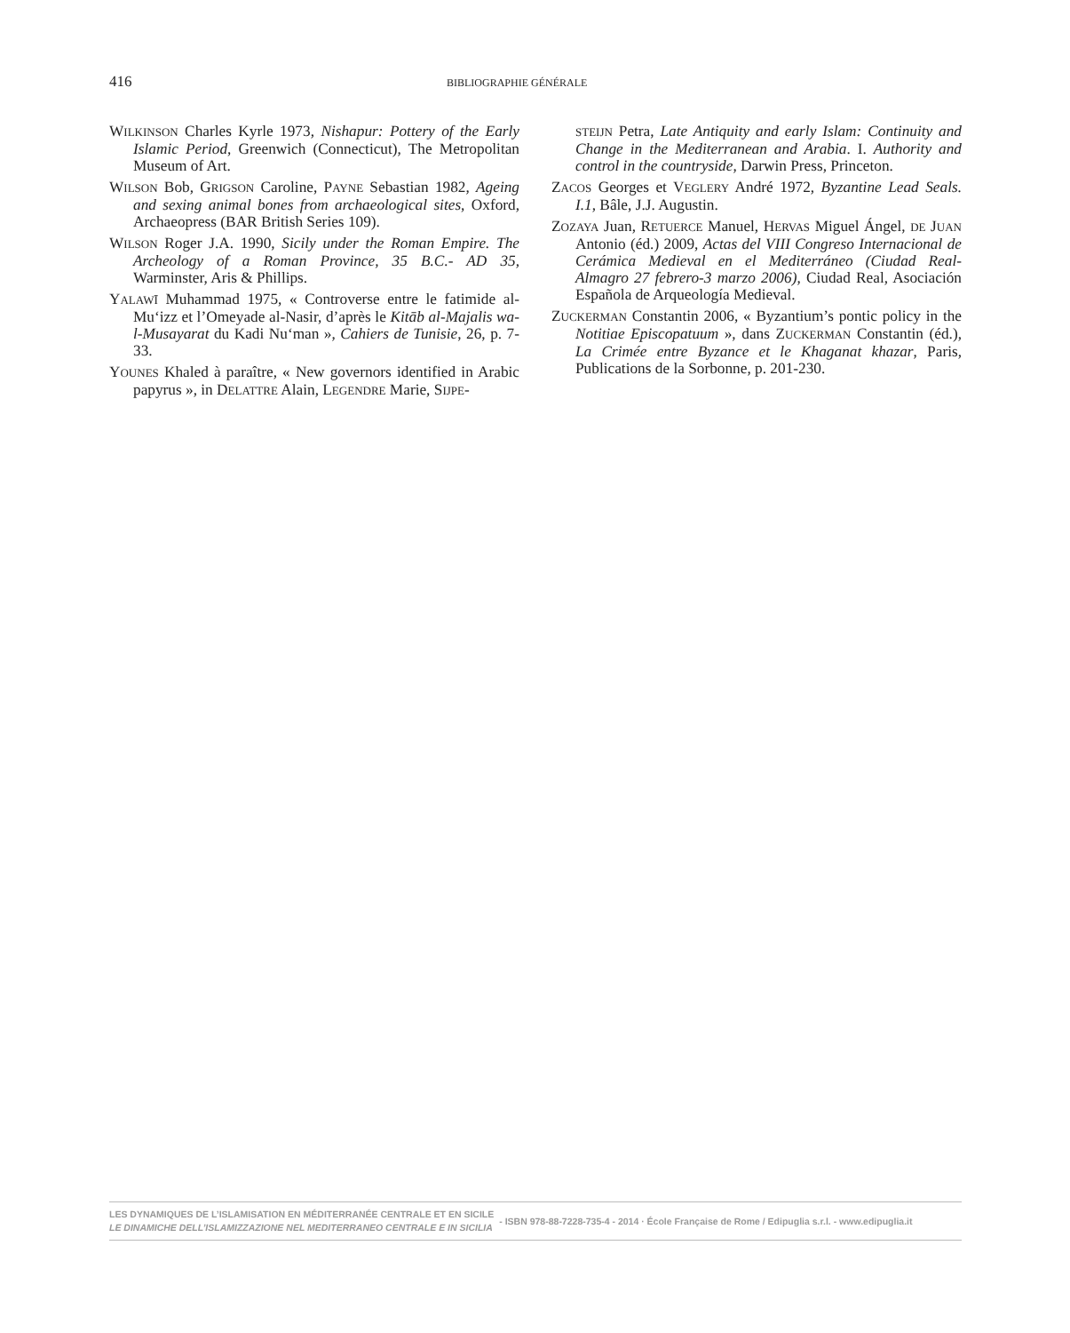416
BIBLIOGRAPHIE GÉNÉRALE
WILKINSON Charles Kyrle 1973, Nishapur: Pottery of the Early Islamic Period, Greenwich (Connecticut), The Metropolitan Museum of Art.
WILSON Bob, GRIGSON Caroline, PAYNE Sebastian 1982, Ageing and sexing animal bones from archaeological sites, Oxford, Archaeopress (BAR British Series 109).
WILSON Roger J.A. 1990, Sicily under the Roman Empire. The Archeology of a Roman Province, 35 B.C.- AD 35, Warminster, Aris & Phillips.
YALAWĪ Muhammad 1975, « Controverse entre le fatimide al-Mu‘izz et l’Omeyade al-Nasir, d’après le Kitāb al-Majalis wa-l-Musayarat du Kadi Nu‘man », Cahiers de Tunisie, 26, p. 7-33.
YOUNES Khaled à paraître, « New governors identified in Arabic papyrus », in DELATTRE Alain, LEGENDRE Marie, SIJPE-
STEIJN Petra, Late Antiquity and early Islam: Continuity and Change in the Mediterranean and Arabia. I. Authority and control in the countryside, Darwin Press, Princeton.
ZACOS Georges et VEGLERY André 1972, Byzantine Lead Seals. I.1, Bâle, J.J. Augustin.
ZOZAYA Juan, RETUERCE Manuel, HERVAS Miguel Ángel, DE JUAN Antonio (éd.) 2009, Actas del VIII Congreso Internacional de Cerámica Medieval en el Mediterráneo (Ciudad Real-Almagro 27 febrero-3 marzo 2006), Ciudad Real, Asociación Española de Arqueología Medieval.
ZUCKERMAN Constantin 2006, « Byzantium’s pontic policy in the Notitiae Episcopatuum », dans ZUCKERMAN Constantin (éd.), La Crimée entre Byzance et le Khaganat khazar, Paris, Publications de la Sorbonne, p. 201-230.
LES DYNAMIQUES DE L’ISLAMISATION EN MÉDITERRANÉE CENTRALE ET EN SICILE
LE DINAMICHE DELL’ISLAMIZZAZIONE NEL MEDITERRANEO CENTRALE E IN SICILIA
- ISBN 978-88-7228-735-4 - 2014 · École Française de Rome / Edipuglia s.r.l. - www.edipuglia.it